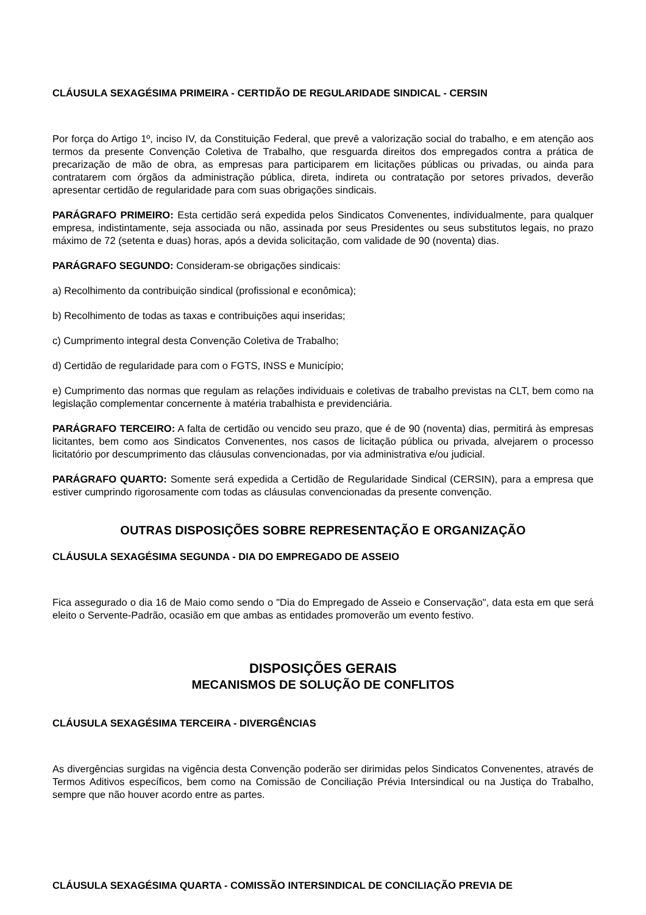CLÁUSULA SEXAGÉSIMA PRIMEIRA - CERTIDÃO DE REGULARIDADE SINDICAL - CERSIN
Por força do Artigo 1º, inciso IV, da Constituição Federal, que prevê a valorização social do trabalho, e em atenção aos termos da presente Convenção Coletiva de Trabalho, que resguarda direitos dos empregados contra a prática de precarização de mão de obra, as empresas para participarem em licitações públicas ou privadas, ou ainda para contratarem com órgãos da administração pública, direta, indireta ou contratação por setores privados, deverão apresentar certidão de regularidade para com suas obrigações sindicais.
PARÁGRAFO PRIMEIRO: Esta certidão será expedida pelos Sindicatos Convenentes, individualmente, para qualquer empresa, indistintamente, seja associada ou não, assinada por seus Presidentes ou seus substitutos legais, no prazo máximo de 72 (setenta e duas) horas, após a devida solicitação, com validade de 90 (noventa) dias.
PARÁGRAFO SEGUNDO: Consideram-se obrigações sindicais:
a) Recolhimento da contribuição sindical (profissional e econômica);
b) Recolhimento de todas as taxas e contribuições aqui inseridas;
c) Cumprimento integral desta Convenção Coletiva de Trabalho;
d) Certidão de regularidade para com o FGTS, INSS e Município;
e) Cumprimento das normas que regulam as relações individuais e coletivas de trabalho previstas na CLT, bem como na legislação complementar concernente à matéria trabalhista e previdenciária.
PARÁGRAFO TERCEIRO: A falta de certidão ou vencido seu prazo, que é de 90 (noventa) dias, permitirá às empresas licitantes, bem como aos Sindicatos Convenentes, nos casos de licitação pública ou privada, alvejarem o processo licitatório por descumprimento das cláusulas convencionadas, por via administrativa e/ou judicial.
PARÁGRAFO QUARTO: Somente será expedida a Certidão de Regularidade Sindical (CERSIN), para a empresa que estiver cumprindo rigorosamente com todas as cláusulas convencionadas da presente convenção.
OUTRAS DISPOSIÇÕES SOBRE REPRESENTAÇÃO E ORGANIZAÇÃO
CLÁUSULA SEXAGÉSIMA SEGUNDA - DIA DO EMPREGADO DE ASSEIO
Fica assegurado o dia 16 de Maio como sendo o "Dia do Empregado de Asseio e Conservação", data esta em que será eleito o Servente-Padrão, ocasião em que ambas as entidades promoverão um evento festivo.
DISPOSIÇÕES GERAIS
MECANISMOS DE SOLUÇÃO DE CONFLITOS
CLÁUSULA SEXAGÉSIMA TERCEIRA - DIVERGÊNCIAS
As divergências surgidas na vigência desta Convenção poderão ser dirimidas pelos Sindicatos Convenentes, através de Termos Aditivos específicos, bem como na Comissão de Conciliação Prévia Intersindical ou na Justiça do Trabalho, sempre que não houver acordo entre as partes.
CLÁUSULA SEXAGÉSIMA QUARTA - COMISSÃO INTERSINDICAL DE CONCILIAÇÃO PREVIA DE